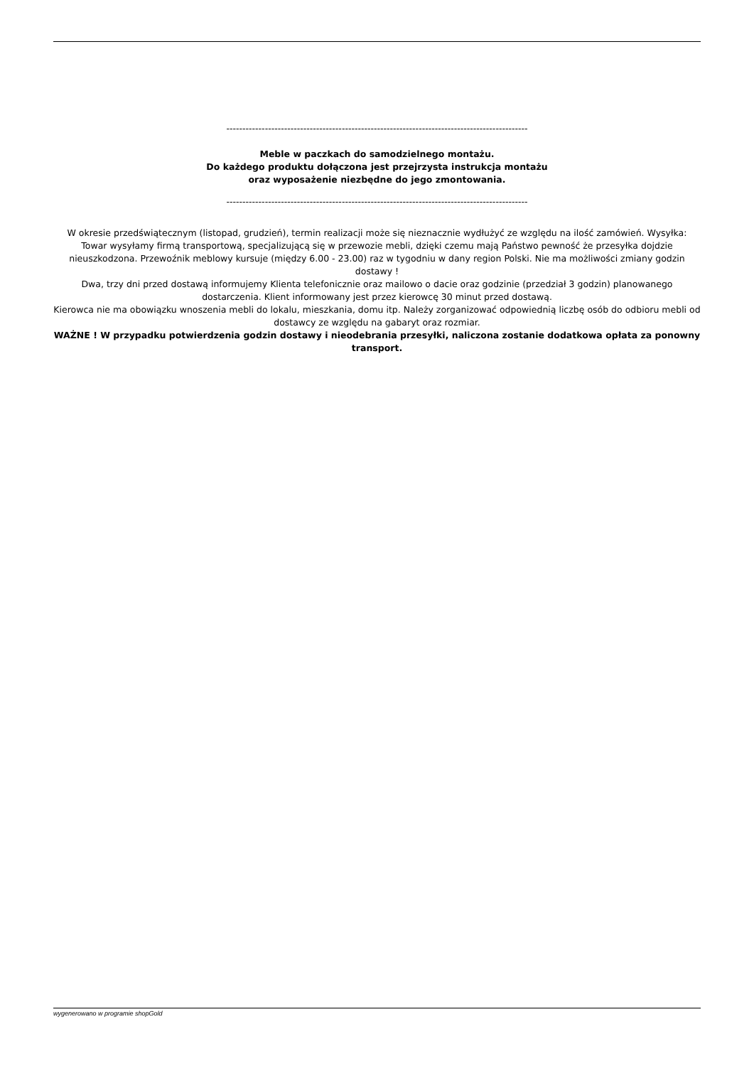----------------------------------------------------------------------------------------------
Meble w paczkach do samodzielnego montażu.
Do każdego produktu dołączona jest przejrzysta instrukcja montażu
oraz wyposażenie niezbędne do jego zmontowania.
----------------------------------------------------------------------------------------------
W okresie przedświątecznym (listopad, grudzień), termin realizacji może się nieznacznie wydłużyć ze względu na ilość zamówień. Wysyłka: Towar wysyłamy firmą transportową, specjalizującą się w przewozie mebli, dzięki czemu mają Państwo pewność że przesyłka dojdzie nieuszkodzona. Przewoźnik meblowy kursuje (między 6.00 - 23.00) raz w tygodniu w dany region Polski. Nie ma możliwości zmiany godzin dostawy !
Dwa, trzy dni przed dostawą informujemy Klienta telefonicznie oraz mailowo o dacie oraz godzinie (przedział 3 godzin) planowanego dostarczenia. Klient informowany jest przez kierowcę 30 minut przed dostawą.
Kierowca nie ma obowiązku wnoszenia mebli do lokalu, mieszkania, domu itp. Należy zorganizować odpowiednią liczbę osób do odbioru mebli od dostawcy ze względu na gabaryt oraz rozmiar.
WAŻNE ! W przypadku potwierdzenia godzin dostawy i nieodebrania przesyłki, naliczona zostanie dodatkowa opłata za ponowny transport.
wygenerowano w programie shopGold